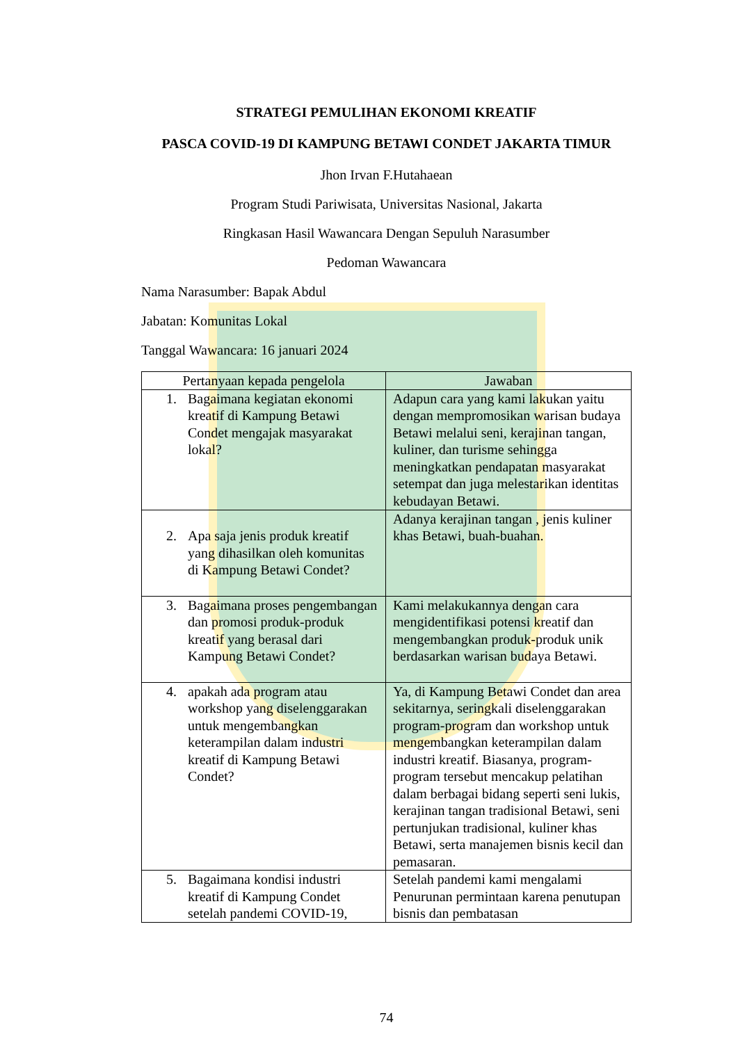STRATEGI PEMULIHAN EKONOMI KREATIF
PASCA COVID-19 DI KAMPUNG BETAWI CONDET JAKARTA TIMUR
Jhon Irvan F.Hutahaean
Program Studi Pariwisata, Universitas Nasional, Jakarta
Ringkasan Hasil Wawancara Dengan Sepuluh Narasumber
Pedoman Wawancara
Nama Narasumber: Bapak Abdul
Jabatan: Komunitas Lokal
Tanggal Wawancara: 16 januari 2024
| Pertanyaan kepada pengelola | Jawaban |
| --- | --- |
| 1. Bagaimana kegiatan ekonomi kreatif di Kampung Betawi Condet mengajak masyarakat lokal? | Adapun cara yang kami lakukan yaitu dengan mempromosikan warisan budaya Betawi melalui seni, kerajinan tangan, kuliner, dan turisme sehingga meningkatkan pendapatan masyarakat setempat dan juga melestarikan identitas kebudayan Betawi. |
| 2. Apa saja jenis produk kreatif yang dihasilkan oleh komunitas di Kampung Betawi Condet? | Adanya kerajinan tangan , jenis kuliner khas Betawi, buah-buahan. |
| 3. Bagaimana proses pengembangan dan promosi produk-produk kreatif yang berasal dari Kampung Betawi Condet? | Kami melakukannya dengan cara mengidentifikasi potensi kreatif dan mengembangkan produk-produk unik berdasarkan warisan budaya Betawi. |
| 4. apakah ada program atau workshop yang diselenggarakan untuk mengembangkan keterampilan dalam industri kreatif di Kampung Betawi Condet? | Ya, di Kampung Betawi Condet dan area sekitarnya, seringkali diselenggarakan program-program dan workshop untuk mengembangkan keterampilan dalam industri kreatif. Biasanya, program-program tersebut mencakup pelatihan dalam berbagai bidang seperti seni lukis, kerajinan tangan tradisional Betawi, seni pertunjukan tradisional, kuliner khas Betawi, serta manajemen bisnis kecil dan pemasaran. |
| 5. Bagaimana kondisi industri kreatif di Kampung Condet setelah pandemi COVID-19, | Setelah pandemi kami mengalami Penurunan permintaan karena penutupan bisnis dan pembatasan |
74